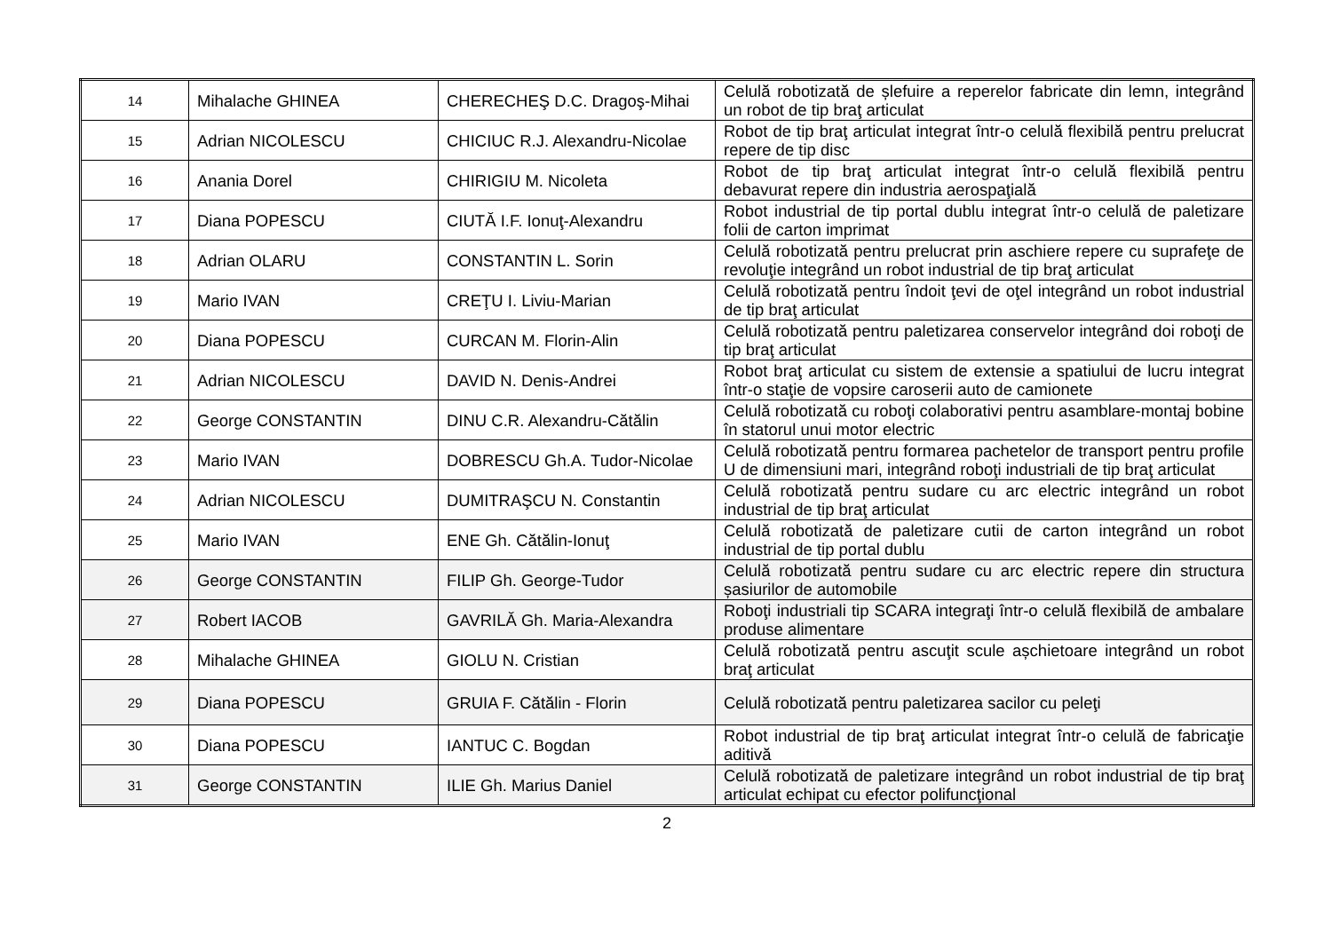| 14 | Mihalache GHINEA | CHERECHEŞ D.C. Dragoş-Mihai | Celulă robotizată de șlefuire a reperelor fabricate din lemn, integrând un robot de tip braţ articulat |
| 15 | Adrian NICOLESCU | CHICIUC R.J. Alexandru-Nicolae | Robot de tip braţ articulat integrat într-o celulă flexibilă pentru prelucrat repere de tip disc |
| 16 | Anania Dorel | CHIRIGIU M. Nicoleta | Robot de tip braţ articulat integrat într-o celulă flexibilă pentru debavurat repere din industria aerospaţială |
| 17 | Diana POPESCU | CIUTĂ I.F. Ionuţ-Alexandru | Robot industrial de tip portal dublu integrat într-o celulă de paletizare folii de carton imprimat |
| 18 | Adrian OLARU | CONSTANTIN L. Sorin | Celulă robotizată pentru prelucrat prin aschiere repere cu suprafeţe de revoluţie integrând un robot industrial de tip braţ articulat |
| 19 | Mario IVAN | CREŢU I. Liviu-Marian | Celulă robotizată pentru îndoit ţevi de oţel integrând un robot industrial de tip braţ articulat |
| 20 | Diana POPESCU | CURCAN M. Florin-Alin | Celulă robotizată pentru paletizarea conservelor integrând doi roboţi de tip braţ articulat |
| 21 | Adrian NICOLESCU | DAVID N. Denis-Andrei | Robot braţ articulat cu sistem de extensie a spatiului de lucru integrat într-o staţie de vopsire caroserii auto de camionete |
| 22 | George CONSTANTIN | DINU C.R. Alexandru-Cătălin | Celulă robotizată cu roboţi colaborativi pentru asamblare-montaj bobine în statorul unui motor electric |
| 23 | Mario IVAN | DOBRESCU Gh.A. Tudor-Nicolae | Celulă robotizată pentru formarea pachetelor de transport pentru profile U de dimensiuni mari, integrând roboţi industriali de tip braţ articulat |
| 24 | Adrian NICOLESCU | DUMITRAŞCU N. Constantin | Celulă robotizată pentru sudare cu arc electric integrând un robot industrial de tip braţ articulat |
| 25 | Mario IVAN | ENE Gh. Cătălin-Ionuţ | Celulă robotizată de paletizare cutii de carton integrând un robot industrial de tip portal dublu |
| 26 | George CONSTANTIN | FILIP Gh. George-Tudor | Celulă robotizată pentru sudare cu arc electric repere din structura șasiurilor de automobile |
| 27 | Robert IACOB | GAVRILĂ Gh. Maria-Alexandra | Roboţi industriali tip SCARA integraţi într-o celulă flexibilă de ambalare produse alimentare |
| 28 | Mihalache GHINEA | GIOLU N. Cristian | Celulă robotizată pentru ascuţit scule așchietoare integrând un robot braţ articulat |
| 29 | Diana POPESCU | GRUIA F. Cătălin - Florin | Celulă robotizată pentru paletizarea sacilor cu peleţi |
| 30 | Diana POPESCU | IANTUC C. Bogdan | Robot industrial de tip braţ articulat integrat într-o celulă de fabricaţie aditivă |
| 31 | George CONSTANTIN | ILIE Gh. Marius Daniel | Celulă robotizată de paletizare integrând un robot industrial de tip braţ articulat echipat cu efector polifuncţional |
2